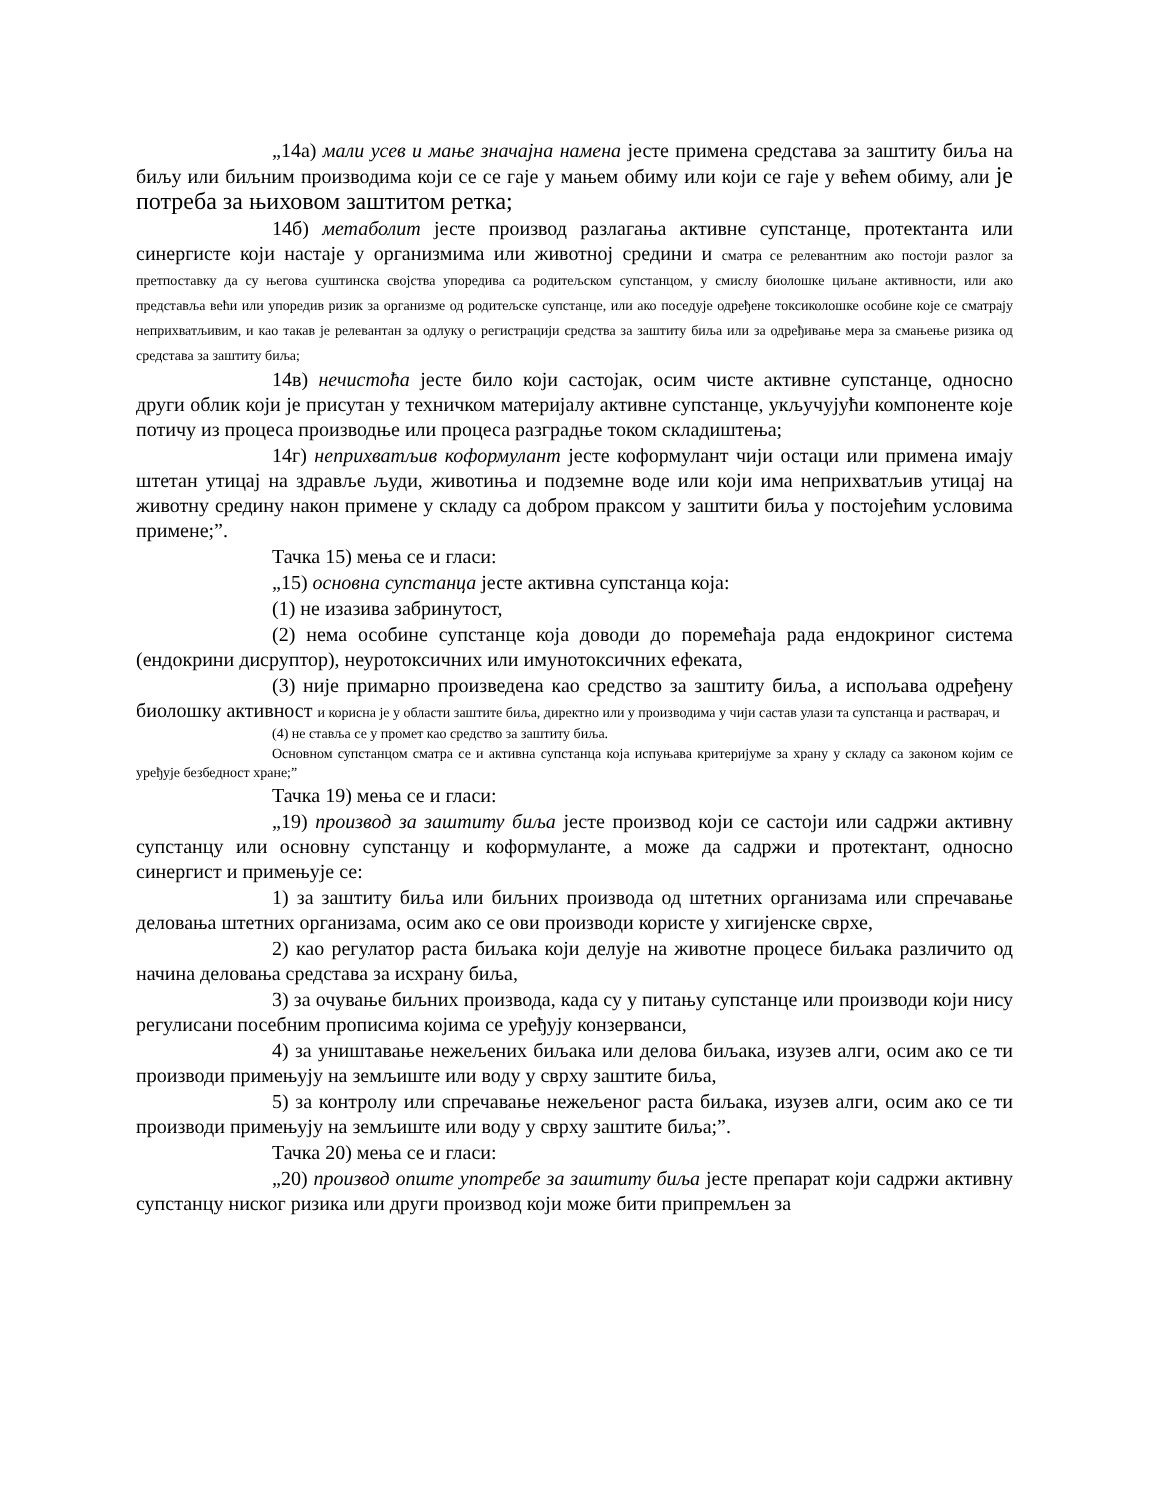„14а) мали усев и мање значајна намена јесте примена средстава за заштиту биља на биљу или биљним производима који се се гаје у мањем обиму или који се гаје у већем обиму, али је потреба за њиховом заштитом ретка;
14б) метаболит јесте производ разлагања активне супстанце, протектанта или синергисте који настаје у организмима или животној средини и сматра се релевантним ако постоји разлог за претпоставку да су његова суштинска својства упоредива са родитељском супстанцом, у смислу биолошке циљане активности, или ако представља већи или упоредив ризик за организме од родитељске супстанце, или ако поседује одређене токсиколошке особине које се сматрају неприхватљивим, и као такав је релевантан за одлуку о регистрацији средства за заштиту биља или за одређивање мера за смањење ризика од средстава за заштиту биља;
14в) нечистоћа јесте било који састојак, осим чисте активне супстанце, односно други облик који је присутан у техничком материјалу активне супстанце, укључујући компоненте које потичу из процеса производње или процеса разградње током складиштења;
14г) неприхватљив коформулант јесте коформулант чији остаци или примена имају штетан утицај на здравље људи, животиња и подземне воде или који има неприхватљив утицај на животну средину након примене у складу са добром праксом у заштити биља у постојећим условима примене;”.
Тачка 15) мења се и гласи:
„15) основна супстанца јесте активна супстанца која:
(1) не изазива забринутост,
(2) нема особине супстанце која доводи до поремећаја рада ендокриног система (ендокрини дисруптор), неуротоксичних или имунотоксичних ефеката,
(3) није примарно произведена као средство за заштиту биља, а испољава одређену биолошку активност и корисна је у области заштите биља, директно или у производима у чији састав улази та супстанца и растварач, и
(4) не ставља се у промет као средство за заштиту биља.
Основном супстанцом сматра се и активна супстанца која испуњава критеријуме за храну у складу са законом којим се уређује безбедност хране;”
Тачка 19) мења се и гласи:
„19) производ за заштиту биља јесте производ који се састоји или садржи активну супстанцу или основну супстанцу и коформуланте, а може да садржи и протектант, односно синергист и примењује се:
1) за заштиту биља или биљних производа од штетних организама или спречавање деловања штетних организама, осим ако се ови производи користе у хигијенске сврхе,
2) као регулатор раста биљака који делује на животне процесе биљака различито од начина деловања средстава за исхрану биља,
3) за очување биљних производа, када су у питању супстанце или производи који нису регулисани посебним прописима којима се уређују конзерванси,
4) за уништавање нежељених биљака или делова биљака, изузев алги, осим ако се ти производи примењују на земљиште или воду у сврху заштите биља,
5) за контролу или спречавање нежељеног раста биљака, изузев алги, осим ако се ти производи примењују на земљиште или воду у сврху заштите биља;”.
Тачка 20) мења се и гласи:
„20) производ опште употребе за заштиту биља јесте препарат који садржи активну супстанцу ниског ризика или други производ који може бити припремљен за